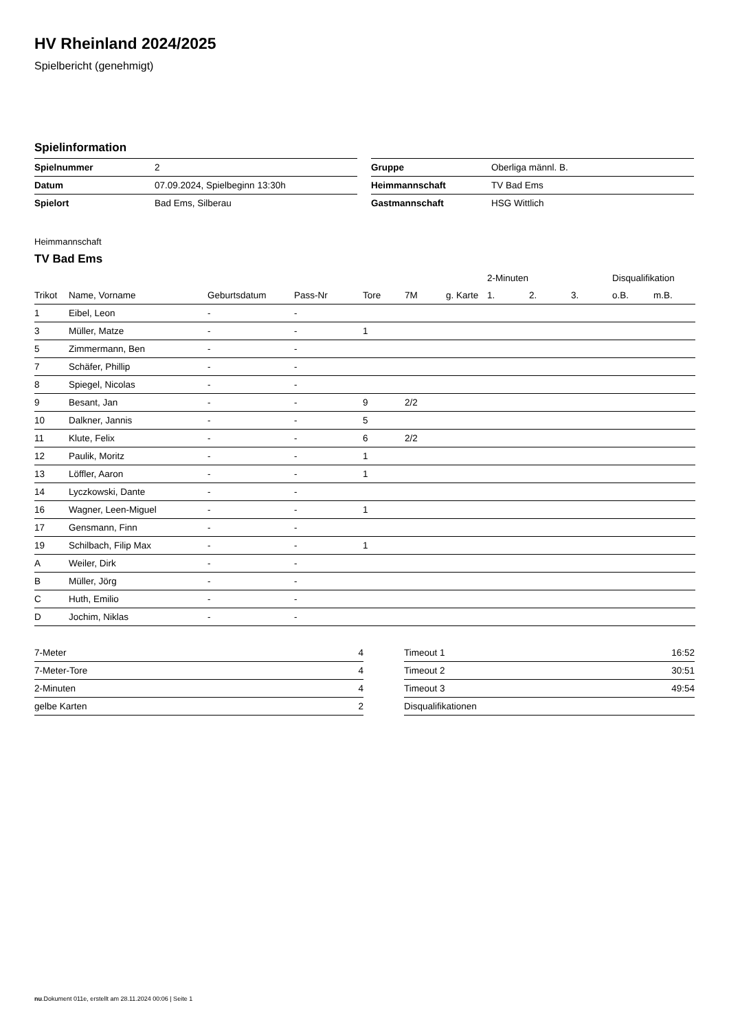HV Rheinland 2024/2025
Spielbericht (genehmigt)
Spielinformation
| Spielnummer | 2 |
| Datum | 07.09.2024, Spielbeginn 13:30h |
| Spielort | Bad Ems, Silberau |
| Gruppe | Oberliga männl. B. |
| Heimmannschaft | TV Bad Ems |
| Gastmannschaft | HSG Wittlich |
Heimmannschaft
TV Bad Ems
| | | | | | | | 2-Minuten | | | Disqualifikation | |
| --- | --- | --- | --- | --- | --- | --- | --- | --- | --- | --- | --- |
| Trikot | Name, Vorname | Geburtsdatum | Pass-Nr | Tore | 7M | g. Karte | 1. | 2. | 3. | o.B. | m.B. |
| 1 | Eibel, Leon | - | - | | | | | | | | |
| 3 | Müller, Matze | - | - | 1 | | | | | | | |
| 5 | Zimmermann, Ben | - | - | | | | | | | | |
| 7 | Schäfer, Phillip | - | - | | | | | | | | |
| 8 | Spiegel, Nicolas | - | - | | | | | | | | |
| 9 | Besant, Jan | - | - | 9 | 2/2 | | | | | | |
| 10 | Dalkner, Jannis | - | - | 5 | | | | | | | |
| 11 | Klute, Felix | - | - | 6 | 2/2 | | | | | | |
| 12 | Paulik, Moritz | - | - | 1 | | | | | | | |
| 13 | Löffler, Aaron | - | - | 1 | | | | | | | |
| 14 | Lyczkowski, Dante | - | - | | | | | | | | |
| 16 | Wagner, Leen-Miguel | - | - | 1 | | | | | | | |
| 17 | Gensmann, Finn | - | - | | | | | | | | |
| 19 | Schilbach, Filip Max | - | - | 1 | | | | | | | |
| A | Weiler, Dirk | - | - | | | | | | | | |
| B | Müller, Jörg | - | - | | | | | | | | |
| C | Huth, Emilio | - | - | | | | | | | | |
| D | Jochim, Niklas | - | - | | | | | | | | |
| 7-Meter | 4 |
| 7-Meter-Tore | 4 |
| 2-Minuten | 4 |
| gelbe Karten | 2 |
| Timeout 1 | 16:52 |
| Timeout 2 | 30:51 |
| Timeout 3 | 49:54 |
| Disqualifikationen | |
nu.Dokument 011e, erstellt am 28.11.2024 00:06 | Seite 1